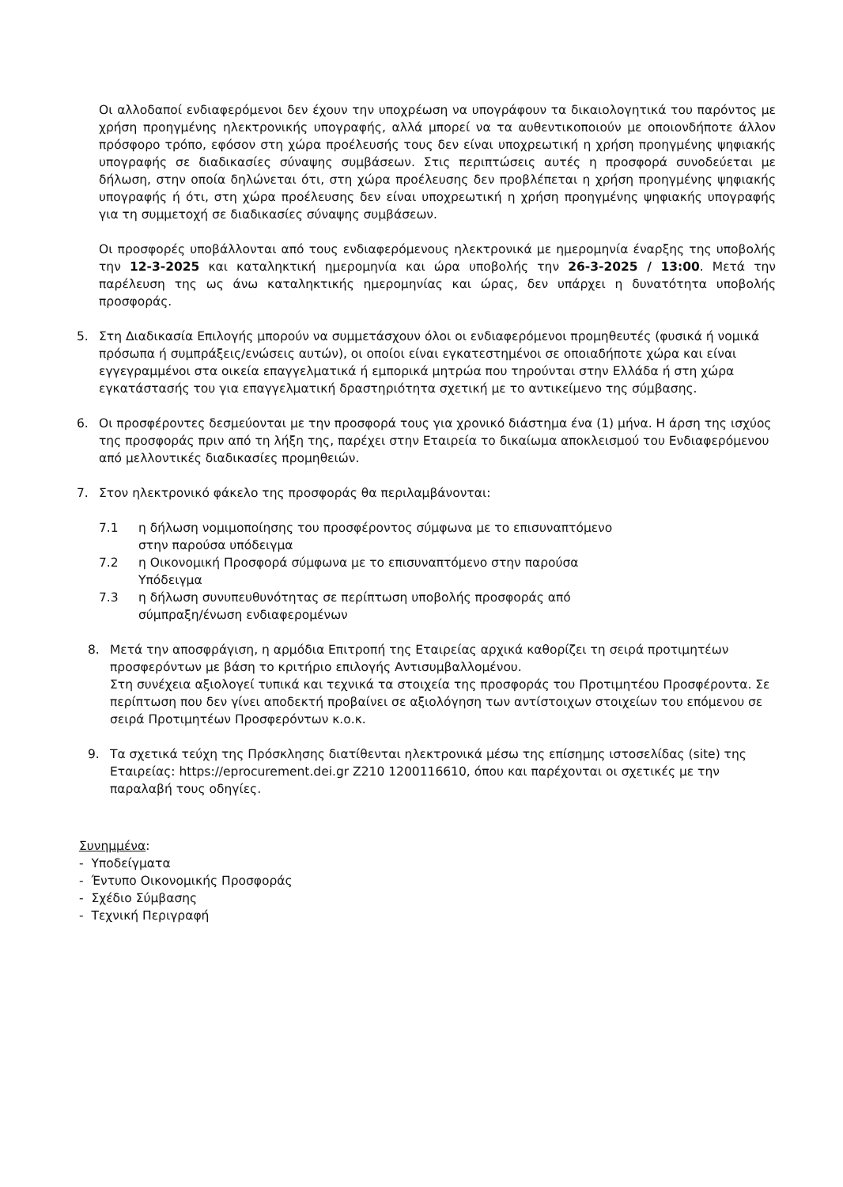Οι αλλοδαποί ενδιαφερόμενοι δεν έχουν την υποχρέωση να υπογράφουν τα δικαιολογητικά του παρόντος με χρήση προηγμένης ηλεκτρονικής υπογραφής, αλλά μπορεί να τα αυθεντικοποιούν με οποιονδήποτε άλλον πρόσφορο τρόπο, εφόσον στη χώρα προέλευσής τους δεν είναι υποχρεωτική η χρήση προηγμένης ψηφιακής υπογραφής σε διαδικασίες σύναψης συμβάσεων. Στις περιπτώσεις αυτές η προσφορά συνοδεύεται με δήλωση, στην οποία δηλώνεται ότι, στη χώρα προέλευσης δεν προβλέπεται η χρήση προηγμένης ψηφιακής υπογραφής ή ότι, στη χώρα προέλευσης δεν είναι υποχρεωτική η χρήση προηγμένης ψηφιακής υπογραφής για τη συμμετοχή σε διαδικασίες σύναψης συμβάσεων.
Οι προσφορές υποβάλλονται από τους ενδιαφερόμενους ηλεκτρονικά με ημερομηνία έναρξης της υποβολής την 12-3-2025 και καταληκτική ημερομηνία και ώρα υποβολής την 26-3-2025 / 13:00. Μετά την παρέλευση της ως άνω καταληκτικής ημερομηνίας και ώρας, δεν υπάρχει η δυνατότητα υποβολής προσφοράς.
5. Στη Διαδικασία Επιλογής μπορούν να συμμετάσχουν όλοι οι ενδιαφερόμενοι προμηθευτές (φυσικά ή νομικά πρόσωπα ή συμπράξεις/ενώσεις αυτών), οι οποίοι είναι εγκατεστημένοι σε οποιαδήποτε χώρα και είναι εγγεγραμμένοι στα οικεία επαγγελματικά ή εμπορικά μητρώα που τηρούνται στην Ελλάδα ή στη χώρα εγκατάστασής του για επαγγελματική δραστηριότητα σχετική με το αντικείμενο της σύμβασης.
6. Οι προσφέροντες δεσμεύονται με την προσφορά τους για χρονικό διάστημα ένα (1) μήνα. Η άρση της ισχύος της προσφοράς πριν από τη λήξη της, παρέχει στην Εταιρεία το δικαίωμα αποκλεισμού του Ενδιαφερόμενου από μελλοντικές διαδικασίες προμηθειών.
7. Στον ηλεκτρονικό φάκελο της προσφοράς θα περιλαμβάνονται:
7.1 η δήλωση νομιμοποίησης του προσφέροντος σύμφωνα με το επισυναπτόμενο
στην παρούσα υπόδειγμα
7.2 η Οικονομική Προσφορά σύμφωνα με το επισυναπτόμενο στην παρούσα
Υπόδειγμα
7.3 η δήλωση συνυπευθυνότητας σε περίπτωση υποβολής προσφοράς από
σύμπραξη/ένωση ενδιαφερομένων
8. Μετά την αποσφράγιση, η αρμόδια Επιτροπή της Εταιρείας αρχικά καθορίζει τη σειρά προτιμητέων προσφερόντων με βάση το κριτήριο επιλογής Αντισυμβαλλομένου.
Στη συνέχεια αξιολογεί τυπικά και τεχνικά τα στοιχεία της προσφοράς του Προτιμητέου Προσφέροντα. Σε περίπτωση που δεν γίνει αποδεκτή προβαίνει σε αξιολόγηση των αντίστοιχων στοιχείων του επόμενου σε σειρά Προτιμητέων Προσφερόντων κ.ο.κ.
9. Τα σχετικά τεύχη της Πρόσκλησης διατίθενται ηλεκτρονικά μέσω της επίσημης ιστοσελίδας (site) της Εταιρείας: https://eprocurement.dei.gr Z210 1200116610, όπου και παρέχονται οι σχετικές με την παραλαβή τους οδηγίες.
Συνημμένα:
- Υποδείγματα
- Έντυπο Οικονομικής Προσφοράς
- Σχέδιο Σύμβασης
- Τεχνική Περιγραφή